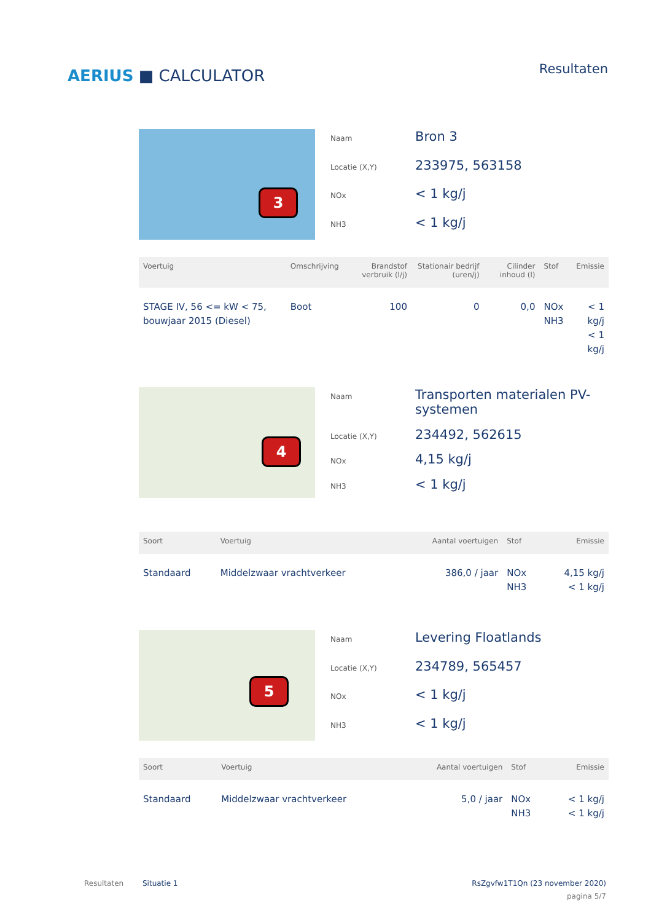AERIUS ■ CALCULATOR
Resultaten
3
Naam Bron 3 Locatie (X,Y) 233975, 563158 NOx < 1 kg/j NH3 < 1 kg/j
| Voertuig | Omschrijving | Brandstof verbruik (l/j) | Stationair bedrijf (uren/j) | Cilinder inhoud (l) | Stof | Emissie |
| --- | --- | --- | --- | --- | --- | --- |
| STAGE IV, 56 <= kW < 75, bouwjaar 2015 (Diesel) | Boot | 100 | 0 | 0,0 | NOx NH3 | < 1 kg/j < 1 kg/j |
4
Naam Transporten materialen PV-systemen Locatie (X,Y) 234492, 562615 NOx 4,15 kg/j NH3 < 1 kg/j
| Soort | Voertuig | Aantal voertuigen | Stof | Emissie |
| --- | --- | --- | --- | --- |
| Standaard | Middelzwaar vrachtverkeer | 386,0 / jaar | NOx NH3 | 4,15 kg/j < 1 kg/j |
5
Naam Levering Floatlands Locatie (X,Y) 234789, 565457 NOx < 1 kg/j NH3 < 1 kg/j
| Soort | Voertuig | Aantal voertuigen | Stof | Emissie |
| --- | --- | --- | --- | --- |
| Standaard | Middelzwaar vrachtverkeer | 5,0 / jaar | NOx NH3 | < 1 kg/j < 1 kg/j |
Resultaten Situatie 1 RsZgvfw1T1Qn (23 november 2020)
pagina 5/7